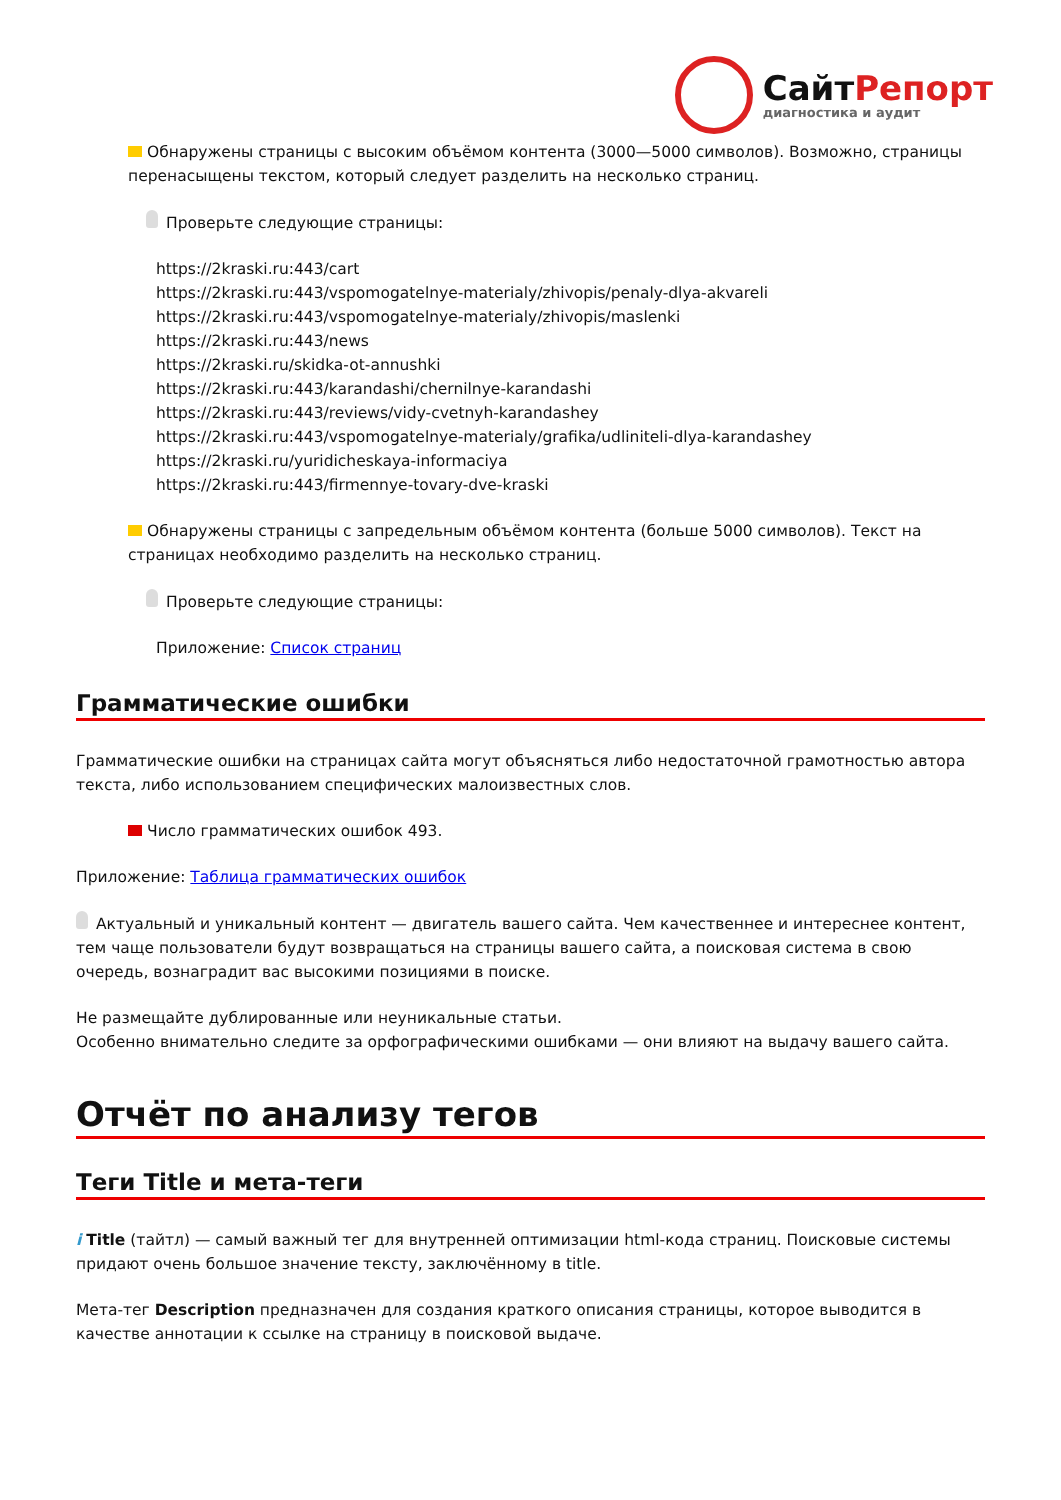СайтРепорт
диагностика и аудит
Обнаружены страницы с высоким объёмом контента (3000—5000 символов). Возможно, страницы перенасыщены текстом, который следует разделить на несколько страниц.
Проверьте следующие страницы:
https://2kraski.ru:443/cart
https://2kraski.ru:443/vspomogatelnye-materialy/zhivopis/penaly-dlya-akvareli
https://2kraski.ru:443/vspomogatelnye-materialy/zhivopis/maslenki
https://2kraski.ru:443/news
https://2kraski.ru/skidka-ot-annushki
https://2kraski.ru:443/karandashi/chernilnye-karandashi
https://2kraski.ru:443/reviews/vidy-cvetnyh-karandashey
https://2kraski.ru:443/vspomogatelnye-materialy/grafika/udliniteli-dlya-karandashey
https://2kraski.ru/yuridicheskaya-informaciya
https://2kraski.ru:443/firmennye-tovary-dve-kraski
Обнаружены страницы с запредельным объёмом контента (больше 5000 символов). Текст на страницах необходимо разделить на несколько страниц.
Проверьте следующие страницы:
Приложение: Список страниц
Грамматические ошибки
Грамматические ошибки на страницах сайта могут объясняться либо недостаточной грамотностью автора текста, либо использованием специфических малоизвестных слов.
Число грамматических ошибок 493.
Приложение: Таблица грамматических ошибок
Актуальный и уникальный контент — двигатель вашего сайта. Чем качественнее и интереснее контент, тем чаще пользователи будут возвращаться на страницы вашего сайта, а поисковая система в свою очередь, вознаградит вас высокими позициями в поиске.
Не размещайте дублированные или неуникальные статьи.
Особенно внимательно следите за орфографическими ошибками — они влияют на выдачу вашего сайта.
Отчёт по анализу тегов
Теги Title и мета-теги
i Title (тайтл) — самый важный тег для внутренней оптимизации html-кода страниц. Поисковые системы придают очень большое значение тексту, заключённому в title.
Мета-тег Description предназначен для создания краткого описания страницы, которое выводится в качестве аннотации к ссылке на страницу в поисковой выдаче.